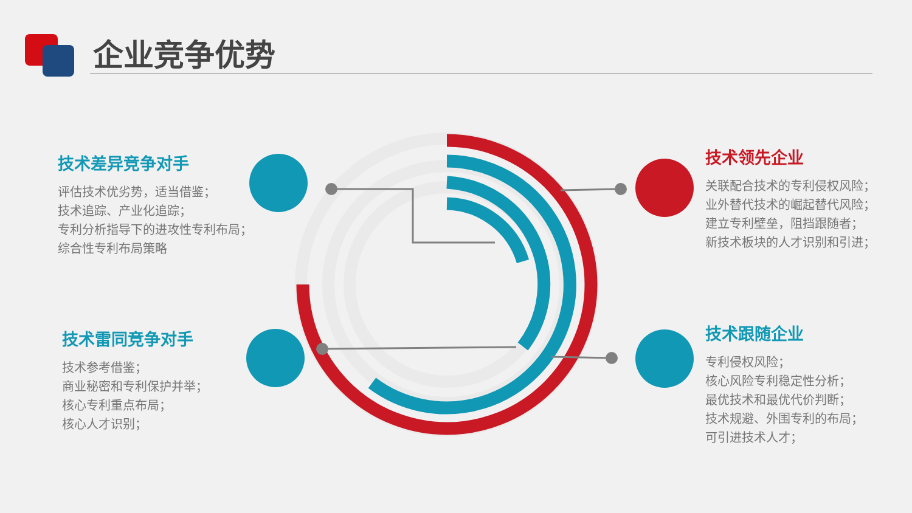企业竞争优势
技术差异竞争对手
评估技术优劣势，适当借鉴；
技术追踪、产业化追踪；
专利分析指导下的进攻性专利布局；
综合性专利布局策略
技术雷同竞争对手
技术参考借鉴；
商业秘密和专利保护并举；
核心专利重点布局；
核心人才识别；
技术领先企业
关联配合技术的专利侵权风险；
业外替代技术的崛起替代风险；
建立专利壁垒，阻挡跟随者；
新技术板块的人才识别和引进；
技术跟随企业
专利侵权风险；
核心风险专利稳定性分析；
最优技术和最优代价判断；
技术规避、外围专利的布局；
可引进技术人才；